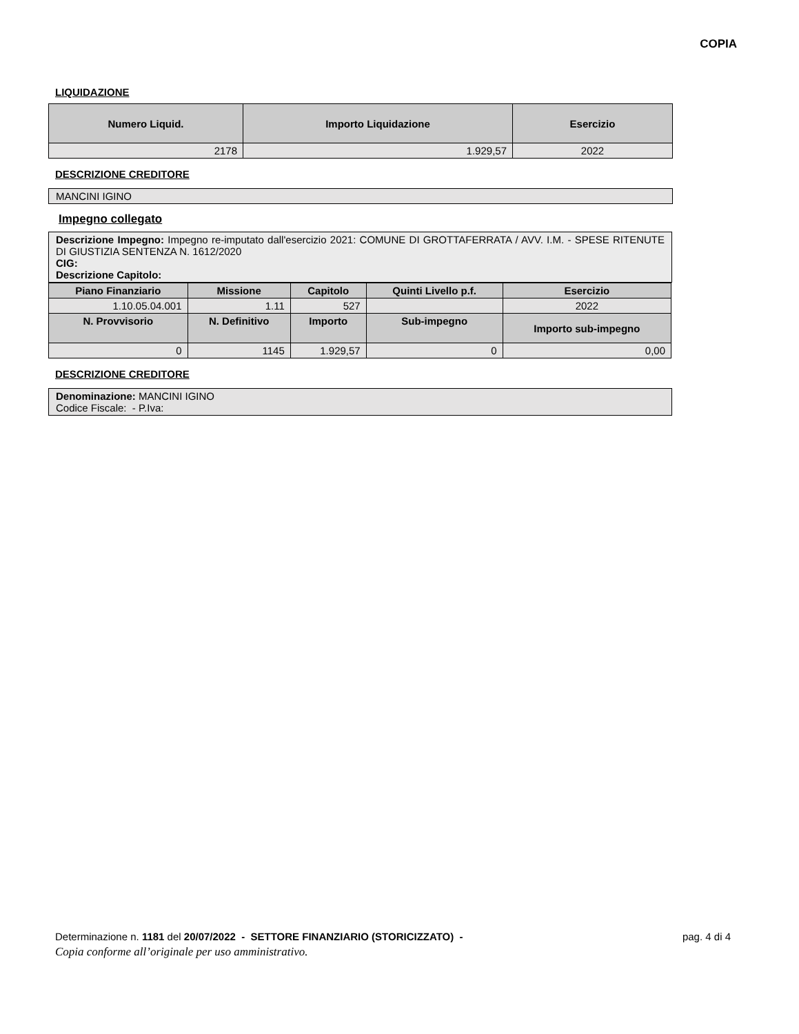COPIA
LIQUIDAZIONE
| Numero Liquid. | Importo Liquidazione | Esercizio |
| --- | --- | --- |
| 2178 | 1.929,57 | 2022 |
DESCRIZIONE CREDITORE
MANCINI IGINO
Impegno collegato
Descrizione Impegno: Impegno re-imputato dall'esercizio 2021: COMUNE DI GROTTAFERRATA / AVV. I.M. - SPESE RITENUTE DI GIUSTIZIA SENTENZA N. 1612/2020
CIG:
Descrizione Capitolo:
| Piano Finanziario | Missione | Capitolo | Quinti Livello p.f. | Esercizio | |
| --- | --- | --- | --- | --- | --- |
| 1.10.05.04.001 | 1.11 | 527 | | 2022 | |
| N. Provvisorio | N. Definitivo | Importo | Sub-impegno | | Importo sub-impegno |
| 0 | 1145 | 1.929,57 | 0 | | 0,00 |
DESCRIZIONE CREDITORE
Denominazione: MANCINI IGINO
Codice Fiscale: - P.Iva:
Determinazione n. 1181 del 20/07/2022 - SETTORE FINANZIARIO (STORICIZZATO) - pag. 4 di 4
Copia conforme all’originale per uso amministrativo.